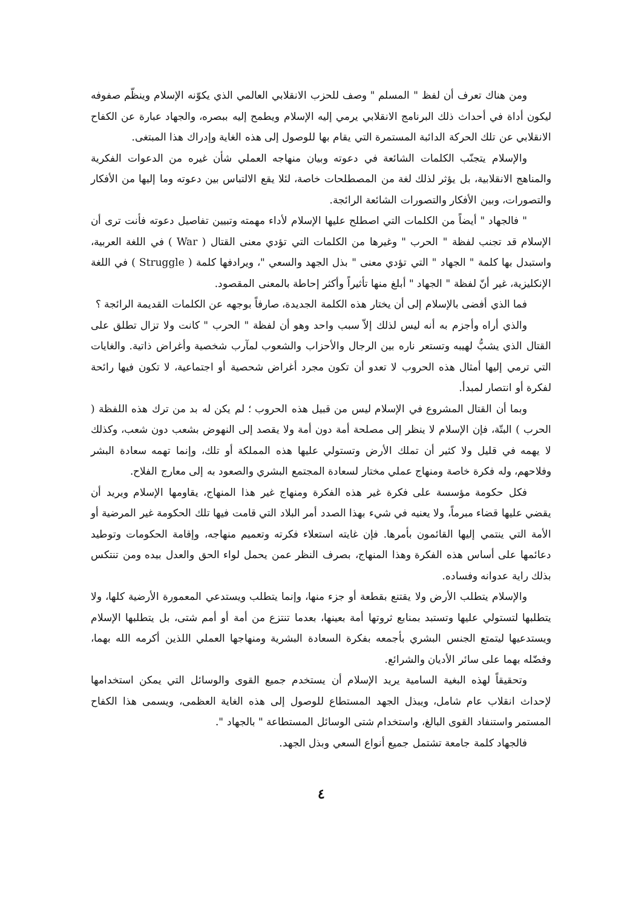ومن هناك تعرف أن لفظ " المسلم " وصف للحزب الانقلابي العالمي الذي يكوّنه الإسلام وينظّم صفوفه ليكون أداة في أحداث ذلك البرنامج الانقلابي يرمي إليه الإسلام ويطمح إليه ببصره، والجهاد عبارة عن الكفاح الانقلابي عن تلك الحركة الدائبة المستمرة التي يقام بها للوصول إلى هذه الغاية وإدراك هذا المبتغى.
والإسلام يتجنّب الكلمات الشائعة في دعوته وبيان منهاجه العملي شأن غيره من الدعوات الفكرية والمناهج الانقلابية، بل يؤثر لذلك لغة من المصطلحات خاصة، لئلا يقع الالتباس بين دعوته وما إليها من الأفكار والتصورات، وبين الأفكار والتصورات الشائعة الرائجة.
" فالجهاد " أيضاً من الكلمات التي اصطلح عليها الإسلام لأداء مهمته وتبيين تفاصيل دعوته فأنت ترى أن الإسلام قد تجنب لفظة " الحرب " وغيرها من الكلمات التي تؤدي معنى القتال ( War ) في اللغة العربية، واستبدل بها كلمة " الجهاد " التي تؤدي معنى " بذل الجهد والسعي "، ويرادفها كلمة ( Struggle ) في اللغة الإنكليزية، غير أنّ لفظة " الجهاد " أبلغ منها تأثيراً وأكثر إحاطة بالمعنى المقصود.
فما الذي أفضى بالإسلام إلى أن يختار هذه الكلمة الجديدة، صارفاً بوجهه عن الكلمات القديمة الرائجة ؟
والذي أراه وأجزم به أنه ليس لذلك إلاّ سبب واحد وهو أن لفظة " الحرب " كانت ولا تزال تطلق على القتال الذي يشبُّ لهيبه وتستعر ناره بين الرجال والأحزاب والشعوب لمآرب شخصية وأغراض ذاتية. والغايات التي ترمي إليها أمثال هذه الحروب لا تعدو أن تكون مجرد أغراض شحصية أو اجتماعية، لا تكون فيها رائحة لفكرة أو انتصار لمبدأ.
وبما أن القتال المشروع في الإسلام ليس من قبيل هذه الحروب ؛ لم يكن له بد من ترك هذه اللفظة ( الحرب ) البتّة، فإن الإسلام لا ينظر إلى مصلحة أمة دون أمة ولا يقصد إلى النهوض بشعب دون شعب، وكذلك لا يهمه في قليل ولا كثير أن تملك الأرض وتستولي عليها هذه المملكة أو تلك، وإنما تهمه سعادة البشر وفلاحهم، وله فكرة خاصة ومنهاج عملي مختار لسعادة المجتمع البشري والصعود به إلى معارج الفلاح.
فكل حكومة مؤسسة على فكرة غير هذه الفكرة ومنهاج غير هذا المنهاج، يقاومها الإسلام ويريد أن يقضي عليها قضاء مبرماً، ولا يعنيه في شيء بهذا الصدد أمر البلاد التي قامت فيها تلك الحكومة غير المرضية أو الأمة التي ينتمي إليها القائمون بأمرها. فإن غايته استعلاء فكرته وتعميم منهاجه، وإقامة الحكومات وتوطيد دعائمها على أساس هذه الفكرة وهذا المنهاج، بصرف النظر عمن يحمل لواء الحق والعدل بيده ومن تنتكس بذلك راية عدوانه وفساده.
والإسلام يتطلب الأرض ولا يقتنع بقطعة أو جزء منها، وإنما يتطلب ويستدعي المعمورة الأرضية كلها، ولا يتطلبها لتستولي عليها وتستبد بمنابع ثروتها أمة بعينها، بعدما تنتزع من أمة أو أمم شتى، بل يتطلبها الإسلام ويستدعيها ليتمتع الجنس البشري بأجمعه بفكرة السعادة البشرية ومنهاجها العملي اللذين أكرمه الله بهما، وفضّله بهما على سائر الأديان والشرائع.
وتحقيقاً لهذه البغية السامية يريد الإسلام أن يستخدم جميع القوى والوسائل التي يمكن استخدامها لإحداث انقلاب عام شامل، ويبذل الجهد المستطاع للوصول إلى هذه الغاية العظمى، ويسمى هذا الكفاح المستمر واستنفاد القوى البالغ، واستخدام شتى الوسائل المستطاعة " بالجهاد ".
فالجهاد كلمة جامعة تشتمل جميع أنواع السعي وبذل الجهد.
٤